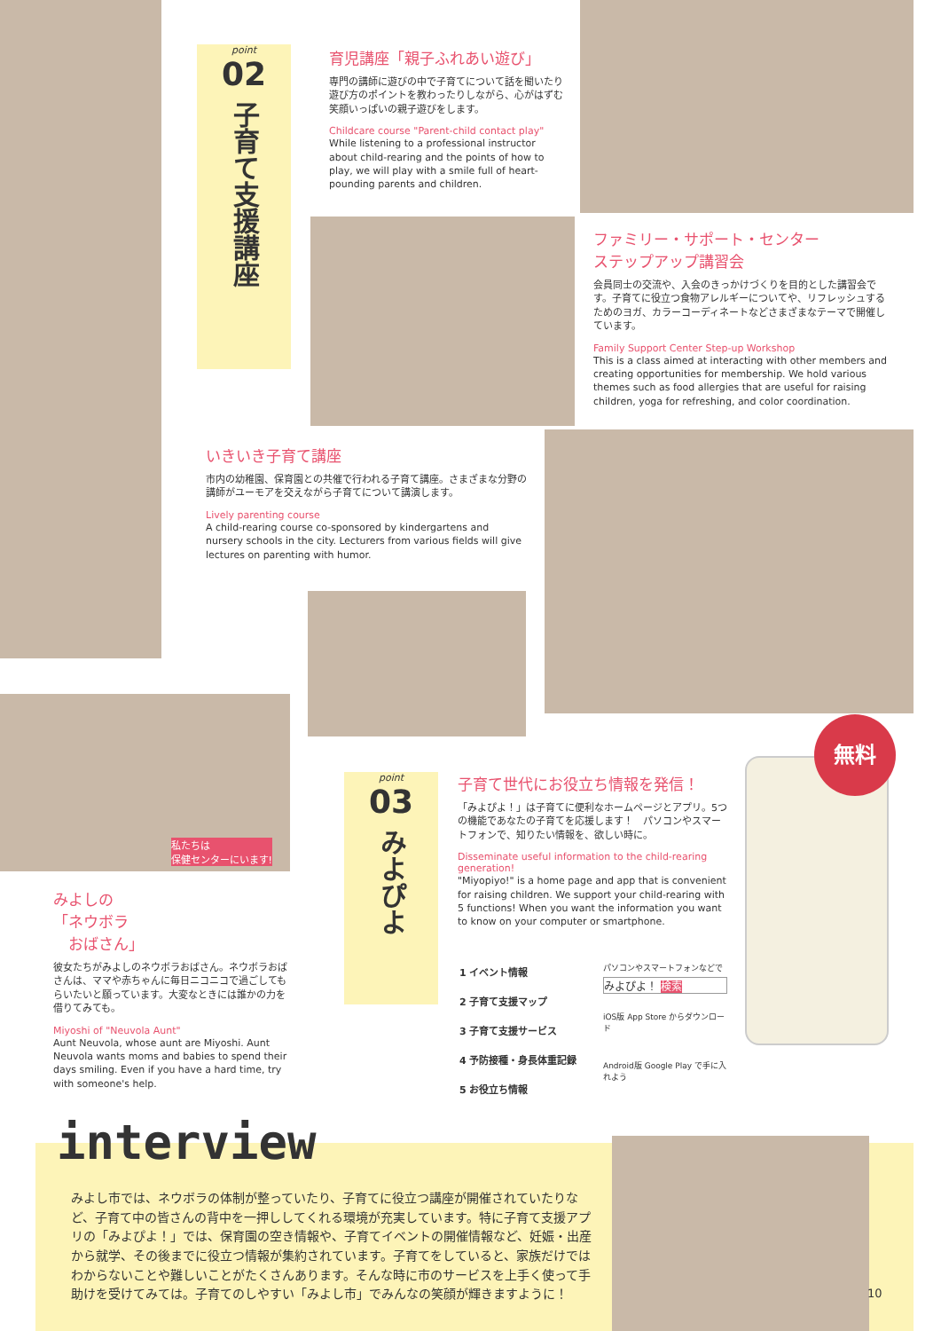point
02
子育て支援講座
育児講座「親子ふれあい遊び」
専門の講師に遊びの中で子育てについて話を聞いたり遊び方のポイントを教わったりしながら、心がはずむ笑顔いっぱいの親子遊びをします。
Childcare course "Parent-child contact play"
While listening to a professional instructor about child-rearing and the points of how to play, we will play with a smile full of heart-pounding parents and children.
ファミリー・サポート・センター
ステップアップ講習会
会員同士の交流や、入会のきっかけづくりを目的とした講習会です。子育てに役立つ食物アレルギーについてや、リフレッシュするためのヨガ、カラーコーディネートなどさまざまなテーマで開催しています。
Family Support Center Step-up Workshop
This is a class aimed at interacting with other members and creating opportunities for membership. We hold various themes such as food allergies that are useful for raising children, yoga for refreshing, and color coordination.
いきいき子育て講座
市内の幼稚園、保育園との共催で行われる子育て講座。さまざまな分野の講師がユーモアを交えながら子育てについて講演します。
Lively parenting course
A child-rearing course co-sponsored by kindergartens and nursery schools in the city. Lecturers from various fields will give lectures on parenting with humor.
私たちは
保健センターにいます!
みよしの
「ネウボラ
　おばさん」
彼女たちがみよしのネウボラおばさん。ネウボラおばさんは、ママや赤ちゃんに毎日ニコニコで過ごしてもらいたいと願っています。大変なときには誰かの力を借りてみても。
Miyoshi of "Neuvola Aunt"
Aunt Neuvola, whose aunt are Miyoshi. Aunt Neuvola wants moms and babies to spend their days smiling. Even if you have a hard time, try with someone's help.
point
03
みよぴよ
子育て世代にお役立ち情報を発信！
「みよぴよ！」は子育てに便利なホームページとアプリ。5つの機能であなたの子育てを応援します！　パソコンやスマートフォンで、知りたい情報を、欲しい時に。
Disseminate useful information to the child-rearing generation!
"Miyopiyo!" is a home page and app that is convenient for raising children. We support your child-rearing with 5 functions! When you want the information you want to know on your computer or smartphone.
1 イベント情報
2 子育て支援マップ
3 子育て支援サービス
4 予防接種・身長体重記録
5 お役立ち情報
パソコンやスマートフォンなどで
みよぴよ！ 検索
iOS版 App Store からダウンロード
Android版 Google Play で手に入れよう
無料
interview
みよし市では、ネウボラの体制が整っていたり、子育てに役立つ講座が開催されていたりなど、子育て中の皆さんの背中を一押ししてくれる環境が充実しています。特に子育て支援アプリの「みよぴよ！」では、保育園の空き情報や、子育てイベントの開催情報など、妊娠・出産から就学、その後までに役立つ情報が集約されています。子育てをしていると、家族だけではわからないことや難しいことがたくさんあります。そんな時に市のサービスを上手く使って手助けを受けてみては。子育てのしやすい「みよし市」でみんなの笑顔が輝きますように！
10